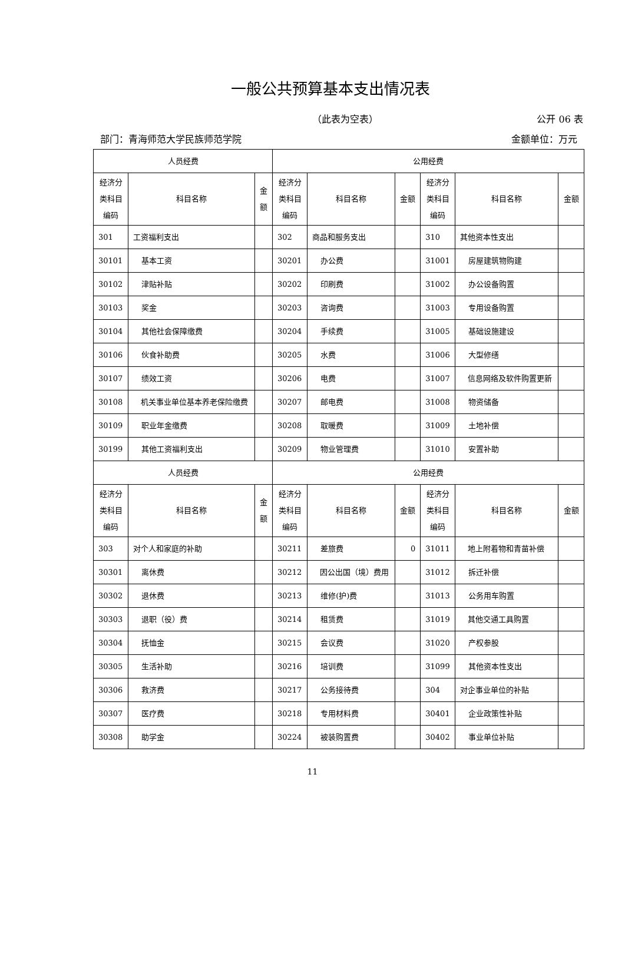一般公共预算基本支出情况表
（此表为空表） 公开 06 表
部门：青海师范大学民族师范学院 金额单位：万元
| 人员经费 | | | 公用经费 | | | | | |
| --- | --- | --- | --- | --- | --- | --- | --- | --- |
| 经济分 类科目 编码 | 科目名称 | 金 额 | 经济分 类科目 编码 | 科目名称 | 金额 | 经济分 类科目 编码 | 科目名称 | 金额 |
| 301 | 工资福利支出 | | 302 | 商品和服务支出 | | 310 | 其他资本性支出 | |
| 30101 | 基本工资 | | 30201 | 办公费 | | 31001 | 房屋建筑物购建 | |
| 30102 | 津贴补贴 | | 30202 | 印刷费 | | 31002 | 办公设备购置 | |
| 30103 | 奖金 | | 30203 | 咨询费 | | 31003 | 专用设备购置 | |
| 30104 | 其他社会保障缴费 | | 30204 | 手续费 | | 31005 | 基础设施建设 | |
| 30106 | 伙食补助费 | | 30205 | 水费 | | 31006 | 大型修缮 | |
| 30107 | 绩效工资 | | 30206 | 电费 | | 31007 | 信息网络及软件购置更新 | |
| 30108 | 机关事业单位基本养老保险缴费 | | 30207 | 邮电费 | | 31008 | 物资储备 | |
| 30109 | 职业年金缴费 | | 30208 | 取暖费 | | 31009 | 土地补偿 | |
| 30199 | 其他工资福利支出 | | 30209 | 物业管理费 | | 31010 | 安置补助 | |
| 人员经费 | | | 公用经费 | | | | | |
| 经济分 类科目 编码 | 科目名称 | 金 额 | 经济分 类科目 编码 | 科目名称 | 金额 | 经济分 类科目 编码 | 科目名称 | 金额 |
| 303 | 对个人和家庭的补助 | | 30211 | 差旅费 | 0 | 31011 | 地上附着物和青苗补偿 | |
| 30301 | 离休费 | | 30212 | 因公出国（境）费用 | | 31012 | 拆迁补偿 | |
| 30302 | 退休费 | | 30213 | 维修(护)费 | | 31013 | 公务用车购置 | |
| 30303 | 退职（役）费 | | 30214 | 租赁费 | | 31019 | 其他交通工具购置 | |
| 30304 | 抚恤金 | | 30215 | 会议费 | | 31020 | 产权参股 | |
| 30305 | 生活补助 | | 30216 | 培训费 | | 31099 | 其他资本性支出 | |
| 30306 | 救济费 | | 30217 | 公务接待费 | | 304 | 对企事业单位的补贴 | |
| 30307 | 医疗费 | | 30218 | 专用材料费 | | 30401 | 企业政策性补贴 | |
| 30308 | 助学金 | | 30224 | 被装购置费 | | 30402 | 事业单位补贴 | |
11